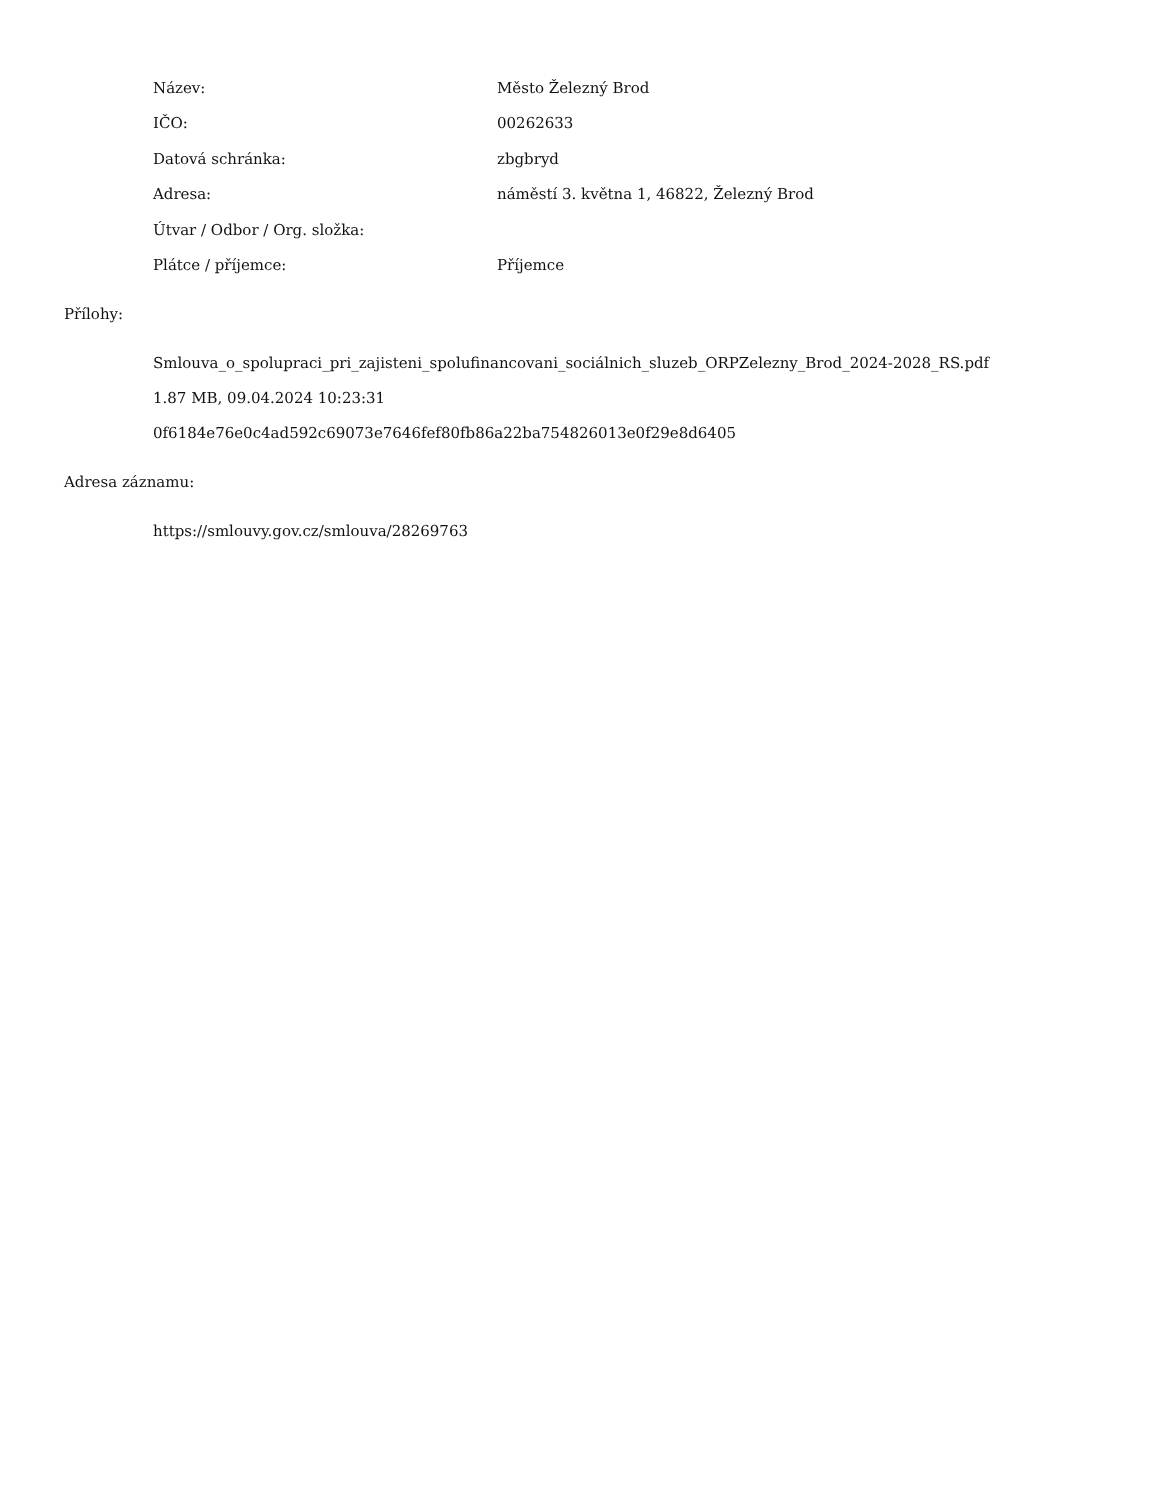| Název: | Město Železný Brod |
| IČO: | 00262633 |
| Datová schránka: | zbgbryd |
| Adresa: | náměstí 3. května 1, 46822, Železný Brod |
| Útvar / Odbor / Org. složka: | |
| Plátce / příjemce: | Příjemce |
Přílohy:
Smlouva_o_spolupraci_pri_zajisteni_spolufinancovani_sociálnich_sluzeb_ORPZelezny_Brod_2024-2028_RS.pdf
1.87 MB, 09.04.2024 10:23:31
0f6184e76e0c4ad592c69073e7646fef80fb86a22ba754826013e0f29e8d6405
Adresa záznamu:
https://smlouvy.gov.cz/smlouva/28269763